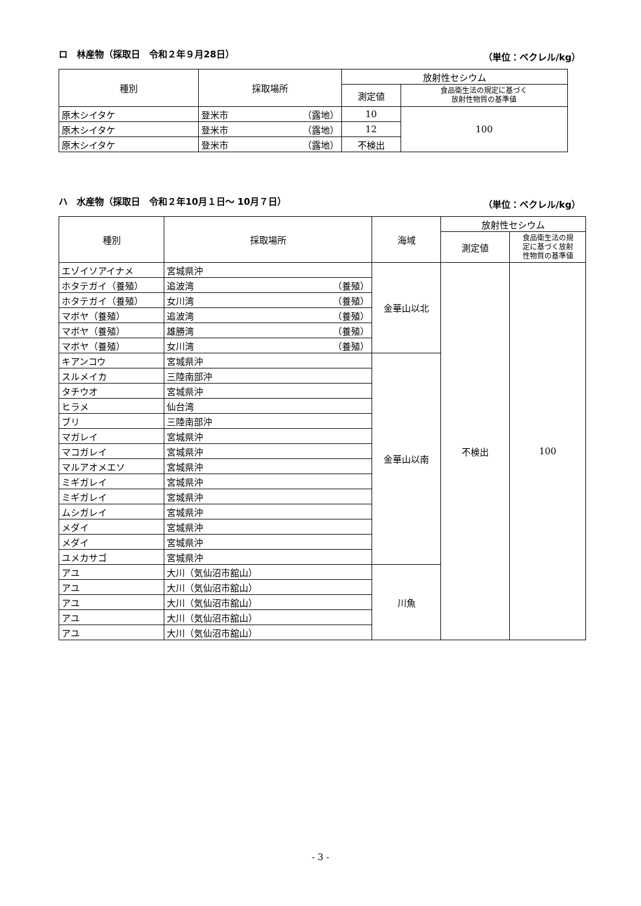ロ　林産物（採取日　令和２年９月28日） （単位：ベクレル/kg）
| 種別 | 採取場所 | 放射性セシウム | |
| --- | --- | --- | --- |
| | | 測定値 | 食品衛生法の規定に基づく 放射性物質の基準値 |
| 原木シイタケ | 登米市 （露地） | 10 | 100 |
| 原木シイタケ | 登米市 （露地） | 12 | |
| 原木シイタケ | 登米市 （露地） | 不検出 | |
ハ　水産物（採取日　令和２年10月１日～ 10月７日） （単位：ベクレル/kg）
| 種別 | 採取場所 | 海域 | 放射性セシウム | |
| --- | --- | --- | --- | --- |
| | | | 測定値 | 食品衛生法の規 定に基づく放射 性物質の基準値 |
| エゾイソアイナメ | 宮城県沖 | 金華山以北 | 不検出 | 100 |
| ホタテガイ（養殖） | 追波湾 （養殖） | | | |
| ホタテガイ（養殖） | 女川湾 （養殖） | | | |
| マボヤ（養殖） | 追波湾 （養殖） | | | |
| マボヤ（養殖） | 雄勝湾 （養殖） | | | |
| マボヤ（養殖） | 女川湾 （養殖） | | | |
| キアンコウ | 宮城県沖 | 金華山以南 | | |
| スルメイカ | 三陸南部沖 | | | |
| タチウオ | 宮城県沖 | | | |
| ヒラメ | 仙台湾 | | | |
| ブリ | 三陸南部沖 | | | |
| マガレイ | 宮城県沖 | | | |
| マコガレイ | 宮城県沖 | | | |
| マルアオメエソ | 宮城県沖 | | | |
| ミギガレイ | 宮城県沖 | | | |
| ミギガレイ | 宮城県沖 | | | |
| ムシガレイ | 宮城県沖 | | | |
| メダイ | 宮城県沖 | | | |
| メダイ | 宮城県沖 | | | |
| ユメカサゴ | 宮城県沖 | | | |
| アユ | 大川（気仙沼市舘山） | 川魚 | | |
| アユ | 大川（気仙沼市舘山） | | | |
| アユ | 大川（気仙沼市舘山） | | | |
| アユ | 大川（気仙沼市舘山） | | | |
| アユ | 大川（気仙沼市舘山） | | | |
- 3 -